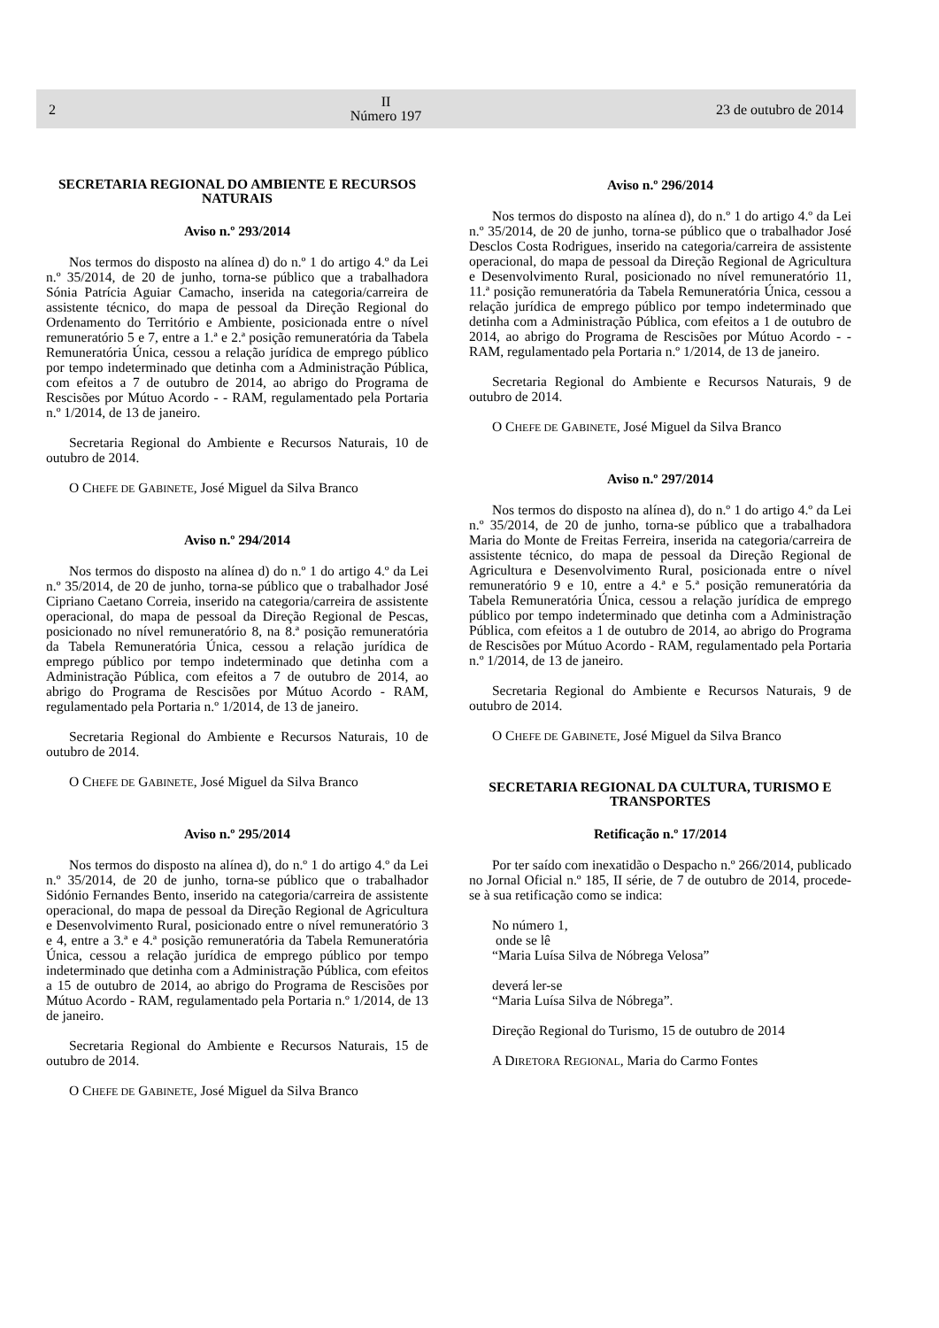2
II
Número 197
23 de outubro de 2014
SECRETARIA REGIONAL DO AMBIENTE E RECURSOS NATURAIS
Aviso n.º 293/2014
Nos termos do disposto na alínea d) do n.º 1 do artigo 4.º da Lei n.º 35/2014, de 20 de junho, torna-se público que a trabalhadora Sónia Patrícia Aguiar Camacho, inserida na categoria/carreira de assistente técnico, do mapa de pessoal da Direção Regional do Ordenamento do Território e Ambiente, posicionada entre o nível remuneratório 5 e 7, entre a 1.ª e 2.ª posição remuneratória da Tabela Remuneratória Única, cessou a relação jurídica de emprego público por tempo indeterminado que detinha com a Administração Pública, com efeitos a 7 de outubro de 2014, ao abrigo do Programa de Rescisões por Mútuo Acordo - - RAM, regulamentado pela Portaria n.º 1/2014, de 13 de janeiro.
Secretaria Regional do Ambiente e Recursos Naturais, 10 de outubro de 2014.
O CHEFE DE GABINETE, José Miguel da Silva Branco
Aviso n.º 294/2014
Nos termos do disposto na alínea d) do n.º 1 do artigo 4.º da Lei n.º 35/2014, de 20 de junho, torna-se público que o trabalhador José Cipriano Caetano Correia, inserido na categoria/carreira de assistente operacional, do mapa de pessoal da Direção Regional de Pescas, posicionado no nível remuneratório 8, na 8.ª posição remuneratória da Tabela Remuneratória Única, cessou a relação jurídica de emprego público por tempo indeterminado que detinha com a Administração Pública, com efeitos a 7 de outubro de 2014, ao abrigo do Programa de Rescisões por Mútuo Acordo - RAM, regulamentado pela Portaria n.º 1/2014, de 13 de janeiro.
Secretaria Regional do Ambiente e Recursos Naturais, 10 de outubro de 2014.
O CHEFE DE GABINETE, José Miguel da Silva Branco
Aviso n.º 295/2014
Nos termos do disposto na alínea d), do n.º 1 do artigo 4.º da Lei n.º 35/2014, de 20 de junho, torna-se público que o trabalhador Sidónio Fernandes Bento, inserido na categoria/carreira de assistente operacional, do mapa de pessoal da Direção Regional de Agricultura e Desenvolvimento Rural, posicionado entre o nível remuneratório 3 e 4, entre a 3.ª e 4.ª posição remuneratória da Tabela Remuneratória Única, cessou a relação jurídica de emprego público por tempo indeterminado que detinha com a Administração Pública, com efeitos a 15 de outubro de 2014, ao abrigo do Programa de Rescisões por Mútuo Acordo - RAM, regulamentado pela Portaria n.º 1/2014, de 13 de janeiro.
Secretaria Regional do Ambiente e Recursos Naturais, 15 de outubro de 2014.
O CHEFE DE GABINETE, José Miguel da Silva Branco
Aviso n.º 296/2014
Nos termos do disposto na alínea d), do n.º 1 do artigo 4.º da Lei n.º 35/2014, de 20 de junho, torna-se público que o trabalhador José Desclos Costa Rodrigues, inserido na categoria/carreira de assistente operacional, do mapa de pessoal da Direção Regional de Agricultura e Desenvolvimento Rural, posicionado no nível remuneratório 11, 11.ª posição remuneratória da Tabela Remuneratória Única, cessou a relação jurídica de emprego público por tempo indeterminado que detinha com a Administração Pública, com efeitos a 1 de outubro de 2014, ao abrigo do Programa de Rescisões por Mútuo Acordo - - RAM, regulamentado pela Portaria n.º 1/2014, de 13 de janeiro.
Secretaria Regional do Ambiente e Recursos Naturais, 9 de outubro de 2014.
O CHEFE DE GABINETE, José Miguel da Silva Branco
Aviso n.º 297/2014
Nos termos do disposto na alínea d), do n.º 1 do artigo 4.º da Lei n.º 35/2014, de 20 de junho, torna-se público que a trabalhadora Maria do Monte de Freitas Ferreira, inserida na categoria/carreira de assistente técnico, do mapa de pessoal da Direção Regional de Agricultura e Desenvolvimento Rural, posicionada entre o nível remuneratório 9 e 10, entre a 4.ª e 5.ª posição remuneratória da Tabela Remuneratória Única, cessou a relação jurídica de emprego público por tempo indeterminado que detinha com a Administração Pública, com efeitos a 1 de outubro de 2014, ao abrigo do Programa de Rescisões por Mútuo Acordo - RAM, regulamentado pela Portaria n.º 1/2014, de 13 de janeiro.
Secretaria Regional do Ambiente e Recursos Naturais, 9 de outubro de 2014.
O CHEFE DE GABINETE, José Miguel da Silva Branco
SECRETARIA REGIONAL DA CULTURA, TURISMO E TRANSPORTES
Retificação n.º 17/2014
Por ter saído com inexatidão o Despacho n.º 266/2014, publicado no Jornal Oficial n.º 185, II série, de 7 de outubro de 2014, procede-se à sua retificação como se indica:
No número 1,
onde se lê
“Maria Luísa Silva de Nóbrega Velosa”
deverá ler-se
“Maria Luísa Silva de Nóbrega”.
Direção Regional do Turismo, 15 de outubro de 2014
A DIRETORA REGIONAL, Maria do Carmo Fontes